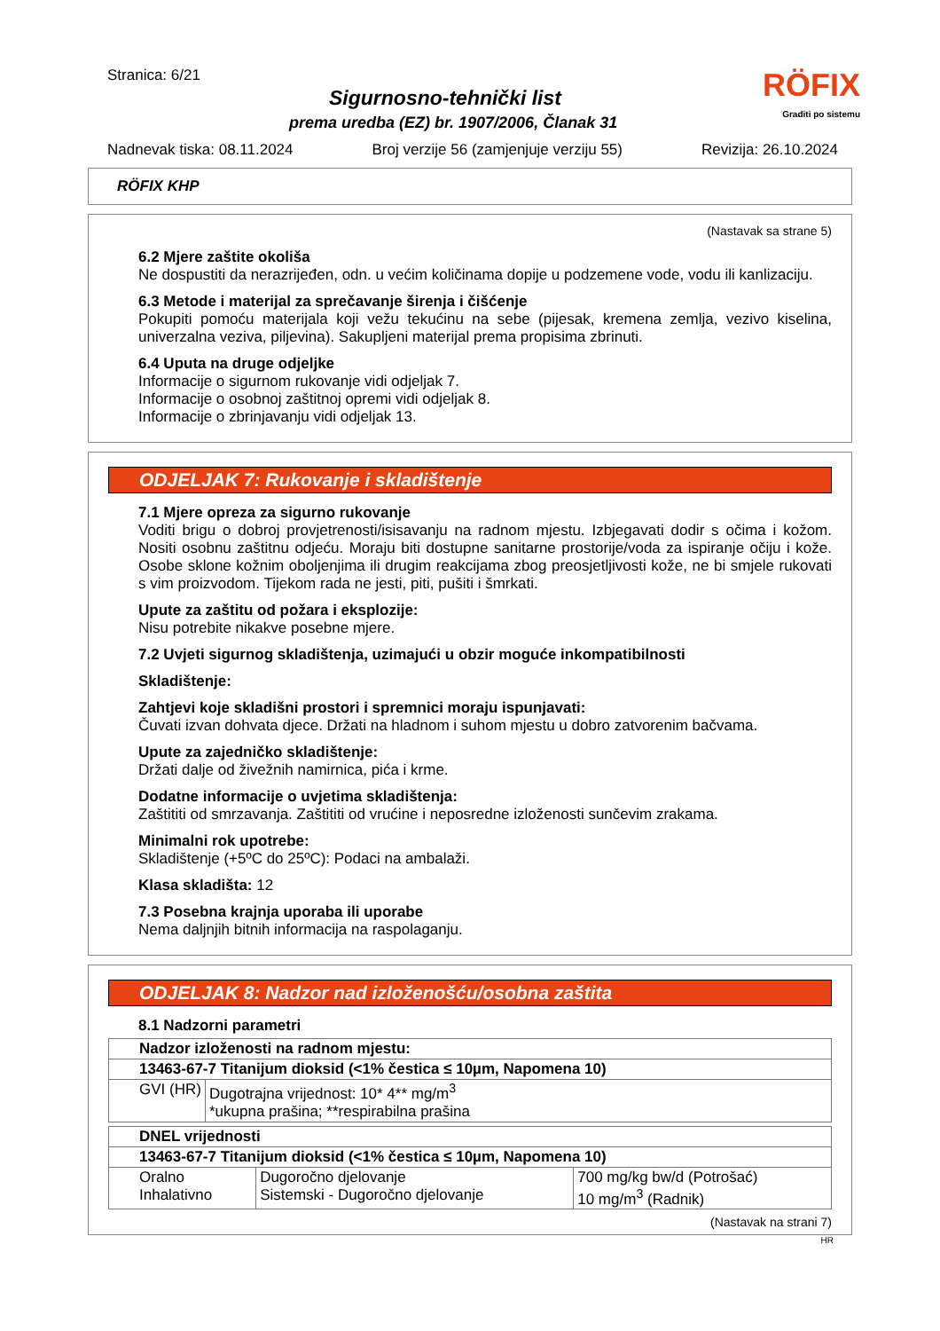Stranica: 6/21
RÖFIX
Graditi po sistemu
Sigurnosno-tehnički list
prema uredba (EZ) br. 1907/2006, Članak 31
Nadnevak tiska: 08.11.2024 Broj verzije 56 (zamjenjuje verziju 55) Revizija: 26.10.2024
RÖFIX KHP
(Nastavak sa strane 5)
6.2 Mjere zaštite okoliša
Ne dospustiti da nerazrijeđen, odn. u većim količinama dopije u podzemene vode, vodu ili kanlizaciju.
6.3 Metode i materijal za sprečavanje širenja i čišćenje
Pokupiti pomoću materijala koji vežu tekućinu na sebe (pijesak, kremena zemlja, vezivo kiselina, univerzalna veziva, piljevina). Sakupljeni materijal prema propisima zbrinuti.
6.4 Uputa na druge odjeljke
Informacije o sigurnom rukovanje vidi odjeljak 7.
Informacije o osobnoj zaštitnoj opremi vidi odjeljak 8.
Informacije o zbrinjavanju vidi odjeljak 13.
ODJELJAK 7: Rukovanje i skladištenje
7.1 Mjere opreza za sigurno rukovanje
Voditi brigu o dobroj provjetrenosti/isisavanju na radnom mjestu. Izbjegavati dodir s očima i kožom. Nositi osobnu zaštitnu odjeću. Moraju biti dostupne sanitarne prostorije/voda za ispiranje očiju i kože. Osobe sklone kožnim oboljenjima ili drugim reakcijama zbog preosjetljivosti kože, ne bi smjele rukovati s vim proizvodom. Tijekom rada ne jesti, piti, pušiti i šmrkati.
Upute za zaštitu od požara i eksplozije:
Nisu potrebite nikakve posebne mjere.
7.2 Uvjeti sigurnog skladištenja, uzimajući u obzir moguće inkompatibilnosti
Skladištenje:
Zahtjevi koje skladišni prostori i spremnici moraju ispunjavati:
Čuvati izvan dohvata djece. Držati na hladnom i suhom mjestu u dobro zatvorenim bačvama.
Upute za zajedničko skladištenje:
Držati dalje od živežnih namirnica, pića i krme.
Dodatne informacije o uvjetima skladištenja:
Zaštititi od smrzavanja. Zaštititi od vrućine i neposredne izloženosti sunčevim zrakama.
Minimalni rok upotrebe:
Skladištenje (+5ºC do 25ºC): Podaci na ambalaži.
Klasa skladišta: 12
7.3 Posebna krajnja uporaba ili uporabe
Nema daljnjih bitnih informacija na raspolaganju.
ODJELJAK 8: Nadzor nad izloženošću/osobna zaštita
8.1 Nadzorni parametri
| Nadzor izloženosti na radnom mjestu: | |
| 13463-67-7 Titanijum dioksid (<1% čestica ≤ 10µm, Napomena 10) | |
| GVI (HR) | Dugotrajna vrijednost: 10* 4** mg/m<sup>3</sup> *ukupna prašina; **respirabilna prašina |
| DNEL vrijednosti | | |
| 13463-67-7 Titanijum dioksid (<1% čestica ≤ 10µm, Napomena 10) | | |
| Oralno Inhalativno | Dugoročno djelovanje Sistemski - Dugoročno djelovanje | 700 mg/kg bw/d (Potrošać) 10 mg/m<sup>3</sup> (Radnik) |
(Nastavak na strani 7)
HR